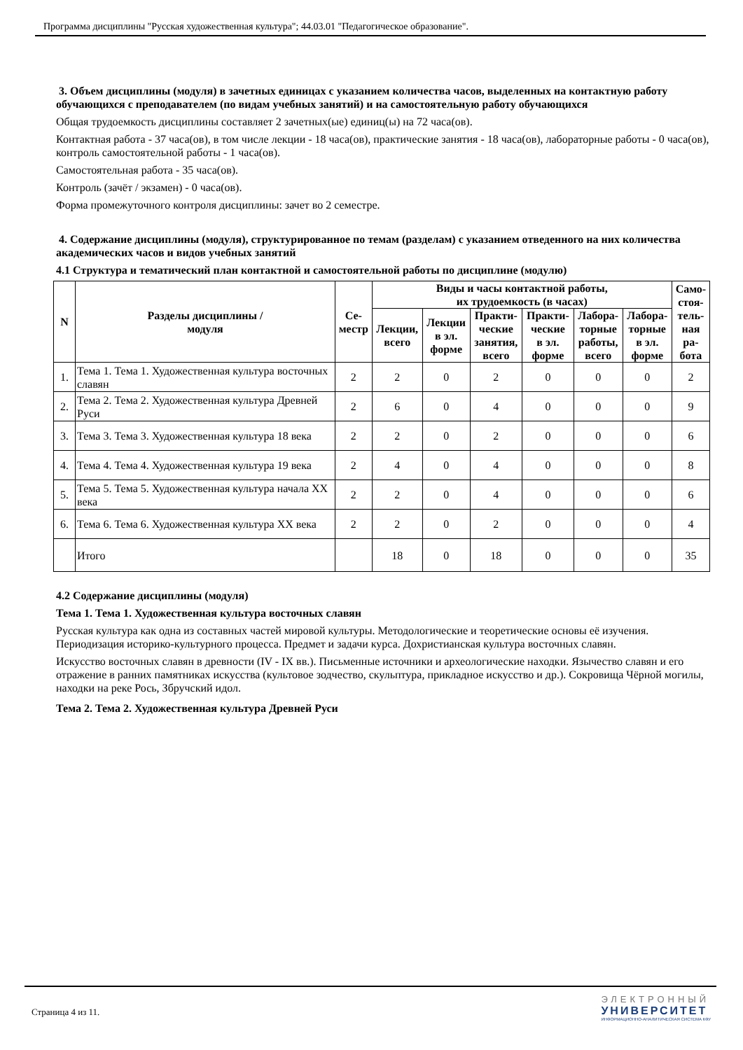Программа дисциплины "Русская художественная культура"; 44.03.01 "Педагогическое образование".
3. Объем дисциплины (модуля) в зачетных единицах с указанием количества часов, выделенных на контактную работу обучающихся с преподавателем (по видам учебных занятий) и на самостоятельную работу обучающихся
Общая трудоемкость дисциплины составляет 2 зачетных(ые) единиц(ы) на 72 часа(ов).
Контактная работа - 37 часа(ов), в том числе лекции - 18 часа(ов), практические занятия - 18 часа(ов), лабораторные работы - 0 часа(ов), контроль самостоятельной работы - 1 часа(ов).
Самостоятельная работа - 35 часа(ов).
Контроль (зачёт / экзамен) - 0 часа(ов).
Форма промежуточного контроля дисциплины: зачет во 2 семестре.
4. Содержание дисциплины (модуля), структурированное по темам (разделам) с указанием отведенного на них количества академических часов и видов учебных занятий
4.1 Структура и тематический план контактной и самостоятельной работы по дисциплине (модулю)
| N | Разделы дисциплины / модуля | Се- местр | Виды и часы контактной работы, их трудоемкость (в часах) | | | | | | Само- стоя- тель- ная ра- бота |
| --- | --- | --- | --- | --- | --- | --- | --- | --- | --- |
| | | | Лекции, всего | Лекции в эл. форме | Практи- ческие занятия, всего | Практи- ческие в эл. форме | Лабора- торные работы, всего | Лабора- торные в эл. форме | |
| 1. | Тема 1. Тема 1. Художественная культура восточных славян | 2 | 2 | 0 | 2 | 0 | 0 | 0 | 2 |
| 2. | Тема 2. Тема 2. Художественная культура Древней Руси | 2 | 6 | 0 | 4 | 0 | 0 | 0 | 9 |
| 3. | Тема 3. Тема 3. Художественная культура 18 века | 2 | 2 | 0 | 2 | 0 | 0 | 0 | 6 |
| 4. | Тема 4. Тема 4. Художественная культура 19 века | 2 | 4 | 0 | 4 | 0 | 0 | 0 | 8 |
| 5. | Тема 5. Тема 5. Художественная культура начала XX века | 2 | 2 | 0 | 4 | 0 | 0 | 0 | 6 |
| 6. | Тема 6. Тема 6. Художественная культура XX века | 2 | 2 | 0 | 2 | 0 | 0 | 0 | 4 |
| | Итого | | 18 | 0 | 18 | 0 | 0 | 0 | 35 |
4.2 Содержание дисциплины (модуля)
Тема 1. Тема 1. Художественная культура восточных славян
Русская культура как одна из составных частей мировой культуры. Методологические и теоретические основы её изучения. Периодизация историко-культурного процесса. Предмет и задачи курса. Дохристианская культура восточных славян.
Искусство восточных славян в древности (IV - IX вв.). Письменные источники и археологические находки. Язычество славян и его отражение в ранних памятниках искусства (культовое зодчество, скульптура, прикладное искусство и др.). Сокровища Чёрной могилы, находки на реке Рось, Збручский идол.
Тема 2. Тема 2. Художественная культура Древней Руси
Страница 4 из 11.
ЭЛЕКТРОННЫЙ
УНИВЕРСИТЕТ
ИНФОРМАЦИОННО-АНАЛИТИЧЕСКАЯ СИСТЕМА КФУ